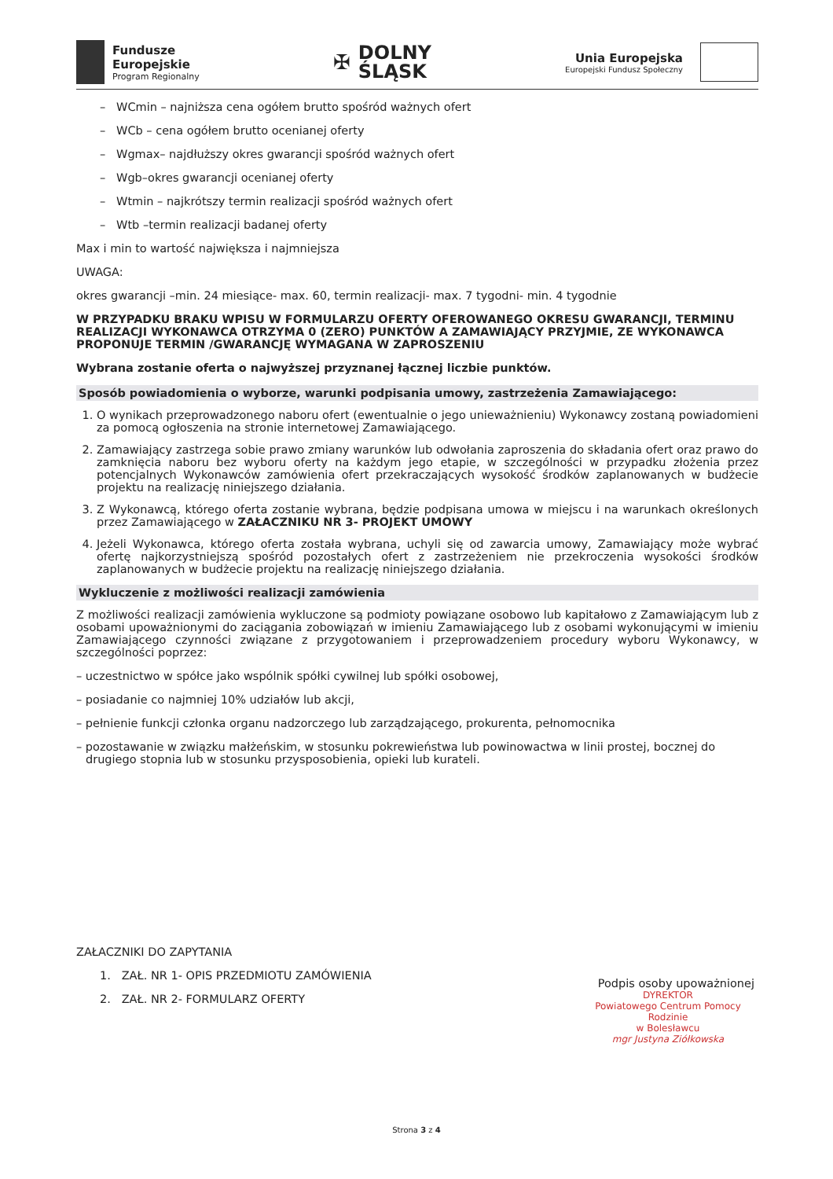Fundusze
Europejskie
Program Regionalny
✠
DOLNY
ŚLĄSK
Unia Europejska
Europejski Fundusz Społeczny
– WCmin – najniższa cena ogółem brutto spośród ważnych ofert
– WCb – cena ogółem brutto ocenianej oferty
– Wgmax– najdłuższy okres gwarancji spośród ważnych ofert
– Wgb–okres gwarancji ocenianej oferty
– Wtmin – najkrótszy termin realizacji spośród ważnych ofert
– Wtb –termin realizacji badanej oferty
Max i min to wartość największa i najmniejsza
UWAGA:
okres gwarancji –min. 24 miesiące- max. 60, termin realizacji- max. 7 tygodni- min. 4 tygodnie
W PRZYPADKU BRAKU WPISU W FORMULARZU OFERTY OFEROWANEGO OKRESU GWARANCJI, TERMINU REALIZACJI WYKONAWCA OTRZYMA 0 (ZERO) PUNKTÓW A ZAMAWIAJĄCY PRZYJMIE, ZE WYKONAWCA PROPONUJE TERMIN /GWARANCJĘ WYMAGANA W ZAPROSZENIU
Wybrana zostanie oferta o najwyższej przyznanej łącznej liczbie punktów.
Sposób powiadomienia o wyborze, warunki podpisania umowy, zastrzeżenia Zamawiającego:
1. O wynikach przeprowadzonego naboru ofert (ewentualnie o jego unieważnieniu) Wykonawcy zostaną powiadomieni za pomocą ogłoszenia na stronie internetowej Zamawiającego.
2. Zamawiający zastrzega sobie prawo zmiany warunków lub odwołania zaproszenia do składania ofert oraz prawo do zamknięcia naboru bez wyboru oferty na każdym jego etapie, w szczególności w przypadku złożenia przez potencjalnych Wykonawców zamówienia ofert przekraczających wysokość środków zaplanowanych w budżecie projektu na realizację niniejszego działania.
3. Z Wykonawcą, którego oferta zostanie wybrana, będzie podpisana umowa w miejscu i na warunkach określonych przez Zamawiającego w ZAŁACZNIKU NR 3- PROJEKT UMOWY
4. Jeżeli Wykonawca, którego oferta została wybrana, uchyli się od zawarcia umowy, Zamawiający może wybrać ofertę najkorzystniejszą spośród pozostałych ofert z zastrzeżeniem nie przekroczenia wysokości środków zaplanowanych w budżecie projektu na realizację niniejszego działania.
Wykluczenie z możliwości realizacji zamówienia
Z możliwości realizacji zamówienia wykluczone są podmioty powiązane osobowo lub kapitałowo z Zamawiającym lub z osobami upoważnionymi do zaciągania zobowiązań w imieniu Zamawiającego lub z osobami wykonującymi w imieniu Zamawiającego czynności związane z przygotowaniem i przeprowadzeniem procedury wyboru Wykonawcy, w szczególności poprzez:
– uczestnictwo w spółce jako wspólnik spółki cywilnej lub spółki osobowej,
– posiadanie co najmniej 10% udziałów lub akcji,
– pełnienie funkcji członka organu nadzorczego lub zarządzającego, prokurenta, pełnomocnika
– pozostawanie w związku małżeńskim, w stosunku pokrewieństwa lub powinowactwa w linii prostej, bocznej do drugiego stopnia lub w stosunku przysposobienia, opieki lub kurateli.
ZAŁACZNIKI DO ZAPYTANIA
1. ZAŁ. NR 1- OPIS PRZEDMIOTU ZAMÓWIENIA
2. ZAŁ. NR 2- FORMULARZ OFERTY
Podpis osoby upoważnionej
DYREKTOR
Powiatowego Centrum Pomocy Rodzinie
w Bolesławcu
mgr Justyna Ziółkowska
Strona 3 z 4